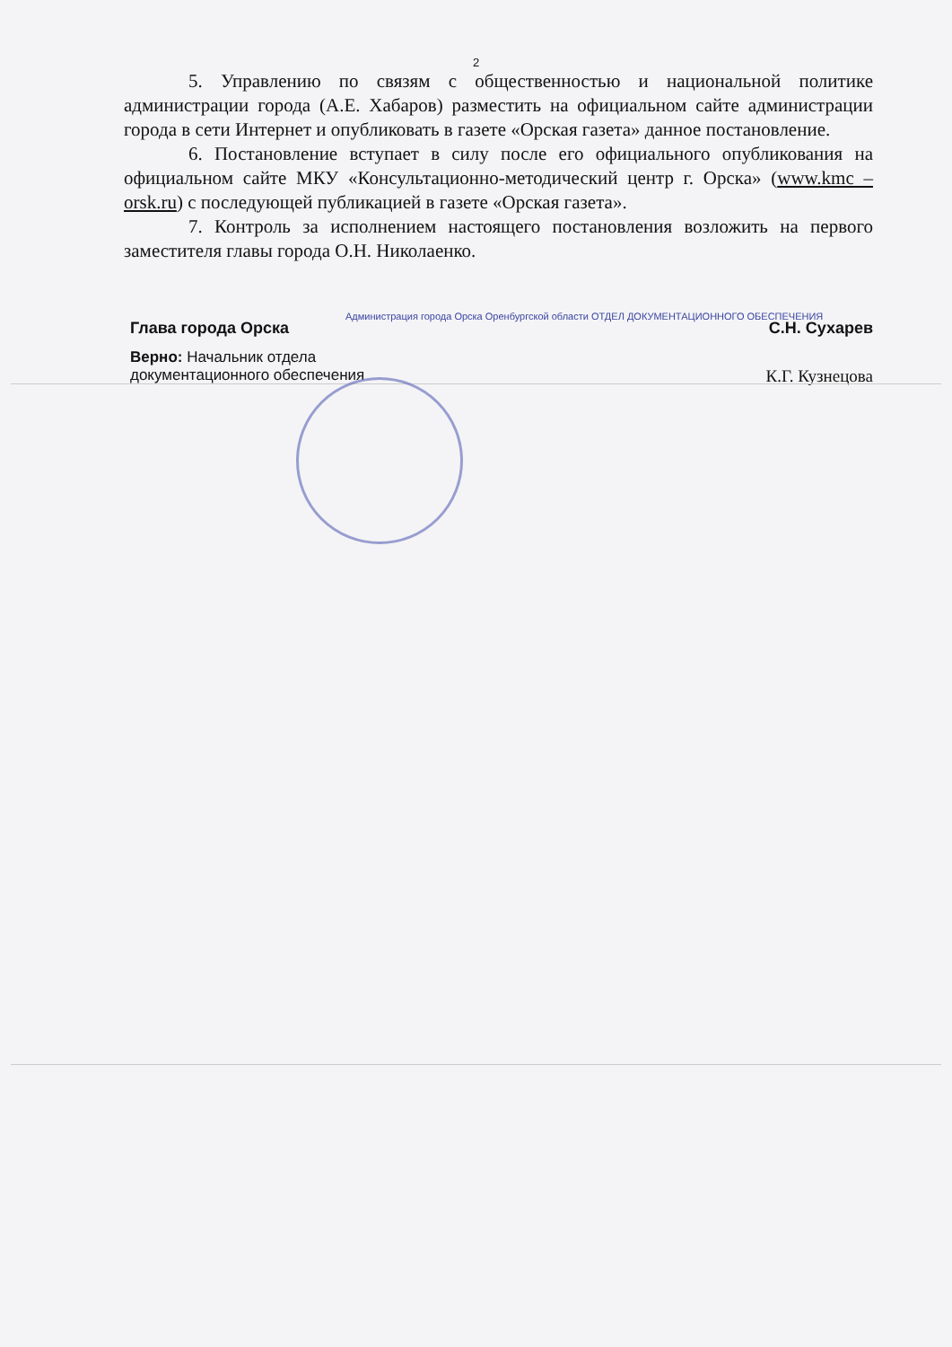2
5. Управлению по связям с общественностью и национальной политике администрации города (А.Е. Хабаров) разместить на официальном сайте администрации города в сети Интернет и опубликовать в газете «Орская газета» данное постановление.
6. Постановление вступает в силу после его официального опубликования на официальном сайте МКУ «Консультационно-методический центр г. Орска» (www.kmc – orsk.ru) с последующей публикацией в газете «Орская газета».
7. Контроль за исполнением настоящего постановления возложить на первого заместителя главы города О.Н. Николаенко.
Глава города Орска С.Н. Сухарев
Администрация города Орска Оренбургской области ОТДЕЛ ДОКУМЕНТАЦИОННОГО ОБЕСПЕЧЕНИЯ
Верно: Начальник отдела
документационного обеспечения К.Г. Кузнецова